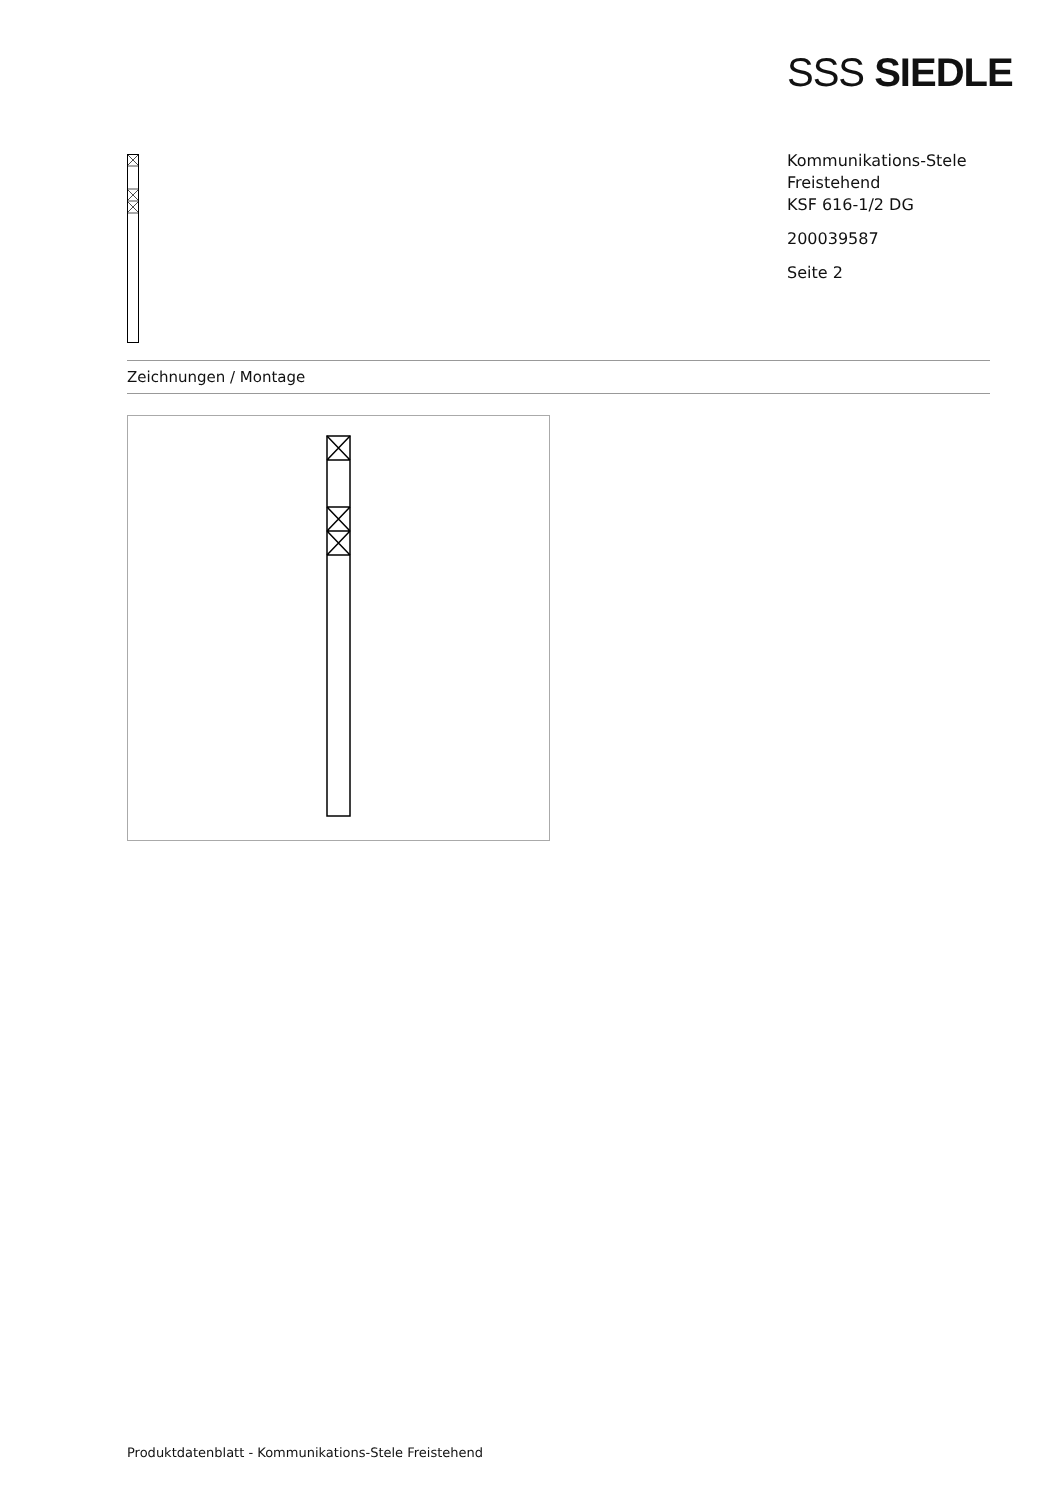SSS SIEDLE
Kommunikations-Stele
Freistehend
KSF 616-1/2 DG
200039587
Seite 2
Zeichnungen / Montage
Produktdatenblatt - Kommunikations-Stele Freistehend